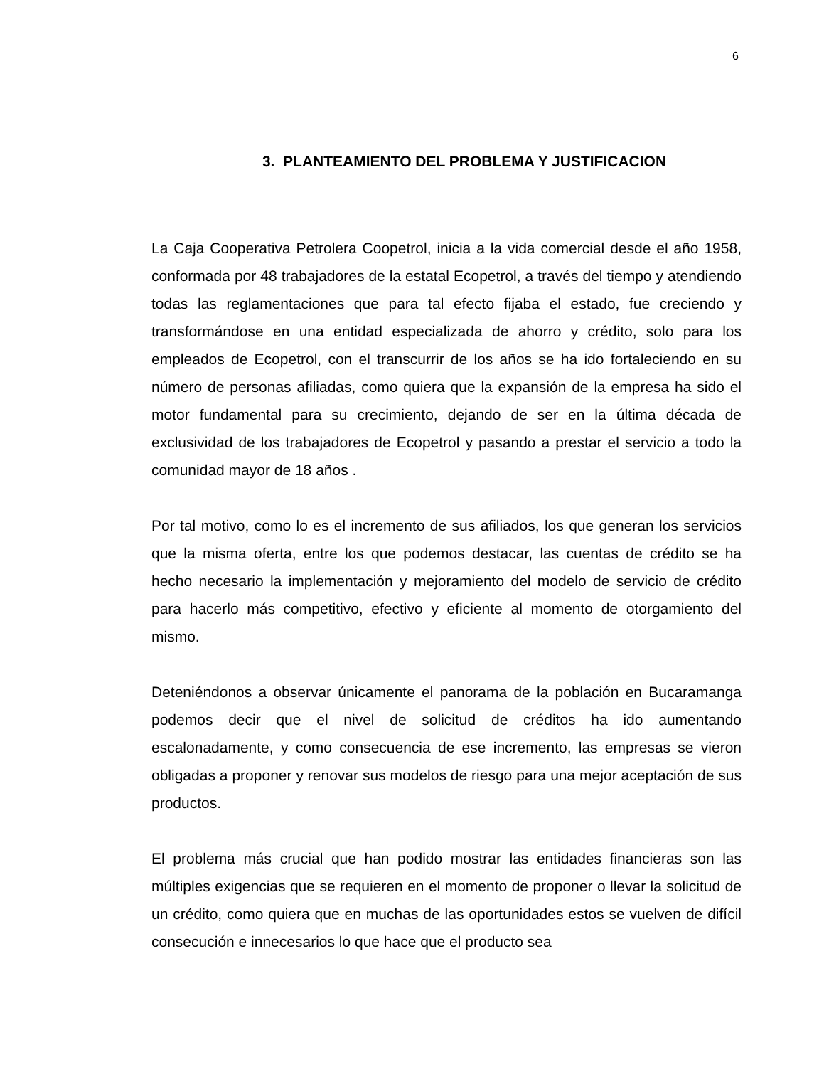6
3. PLANTEAMIENTO DEL PROBLEMA Y JUSTIFICACION
La Caja Cooperativa Petrolera Coopetrol, inicia a la vida comercial desde el año 1958, conformada por 48 trabajadores de la estatal Ecopetrol, a través del tiempo y atendiendo todas las reglamentaciones que para tal efecto fijaba el estado, fue creciendo y transformándose en una entidad especializada de ahorro y crédito, solo para los empleados de Ecopetrol, con el transcurrir de los años se ha ido fortaleciendo en su número de personas afiliadas, como quiera que la expansión de la empresa ha sido el motor fundamental para su crecimiento, dejando de ser en la última década de exclusividad de los trabajadores de Ecopetrol y pasando a prestar el servicio a todo la comunidad mayor de 18 años .
Por tal motivo, como lo es el incremento de sus afiliados, los que generan los servicios que la misma oferta, entre los que podemos destacar, las cuentas de crédito se ha hecho necesario la implementación y mejoramiento del modelo de servicio de crédito para hacerlo más competitivo, efectivo y eficiente al momento de otorgamiento del mismo.
Deteniéndonos a observar únicamente el panorama de la población en Bucaramanga podemos decir que el nivel de solicitud de créditos ha ido aumentando escalonadamente, y como consecuencia de ese incremento, las empresas se vieron obligadas a proponer y renovar sus modelos de riesgo para una mejor aceptación de sus productos.
El problema más crucial que han podido mostrar las entidades financieras son las múltiples exigencias que se requieren en el momento de proponer o llevar la solicitud de un crédito, como quiera que en muchas de las oportunidades estos se vuelven de difícil consecución e innecesarios lo que hace que el producto sea